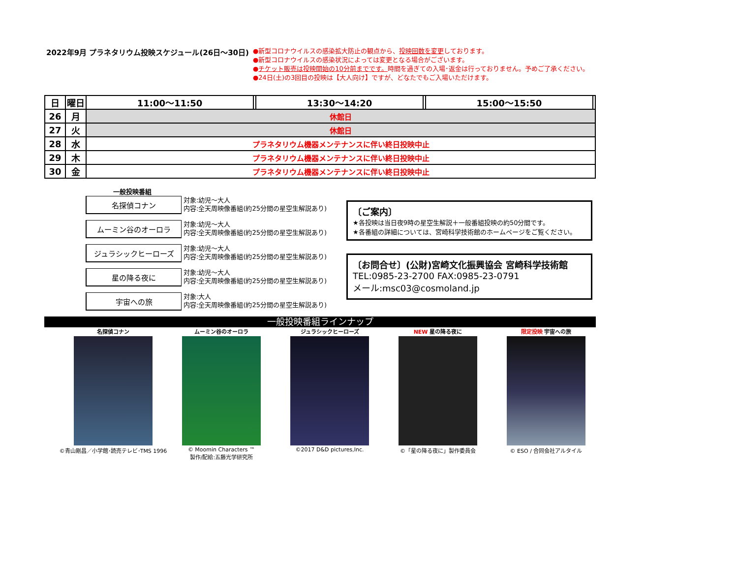2022年9月 プラネタリウム投映スケジュール(26日～30日)
●新型コロナウイルスの感染拡大防止の観点から、投映回数を変更しております。
●新型コロナウイルスの感染状況によっては変更となる場合がございます。
●チケット販売は投映開始の10分前までです。時間を過ぎての入場･返金は行っておりません。予めご了承ください。
●24日(土)の3回目の投映は【大人向け】ですが、どなたでもご入場いただけます。
| 日 | 曜日 | 11:00～11:50 | | 13:30～14:20 | | 15:00～15:50 | |
| 26 | 月 | 休館日 | | | | | |
| 27 | 火 | 休館日 | | | | | |
| 28 | 水 | プラネタリウム機器メンテナンスに伴い終日投映中止 | | | | | |
| 29 | 木 | プラネタリウム機器メンテナンスに伴い終日投映中止 | | | | | |
| 30 | 金 | プラネタリウム機器メンテナンスに伴い終日投映中止 | | | | | |
一般投映番組
名探偵コナン
対象:幼児～大人
内容:全天周映像番組(約25分間の星空生解説あり)
ムーミン谷のオーロラ
対象:幼児～大人
内容:全天周映像番組(約25分間の星空生解説あり)
ジュラシックヒーローズ
対象:幼児～大人
内容:全天周映像番組(約25分間の星空生解説あり)
星の降る夜に
対象:幼児～大人
内容:全天周映像番組(約25分間の星空生解説あり)
宇宙への旅
対象:大人
内容:全天周映像番組(約25分間の星空生解説あり)
〔ご案内〕
★各投映は当日夜9時の星空生解説＋一般番組投映の約50分間です。
★各番組の詳細については、宮崎科学技術館のホームページをご覧ください。
〔お問合せ〕(公財)宮崎文化振興協会 宮崎科学技術館
TEL:0985-23-2700 FAX:0985-23-0791
メール:msc03@cosmoland.jp
一般投映番組ラインナップ
名探偵コナン
©青山剛昌／小学館･読売テレビ･TMS 1996
ムーミン谷のオーロラ
© Moomin Characters ™
製作/配給:五藤光学研究所
ジュラシックヒーローズ
©2017 D&D pictures,Inc.
NEW 星の降る夜に
©「星の降る夜に」製作委員会
限定投映 宇宙への旅
© ESO / 合同会社アルタイル